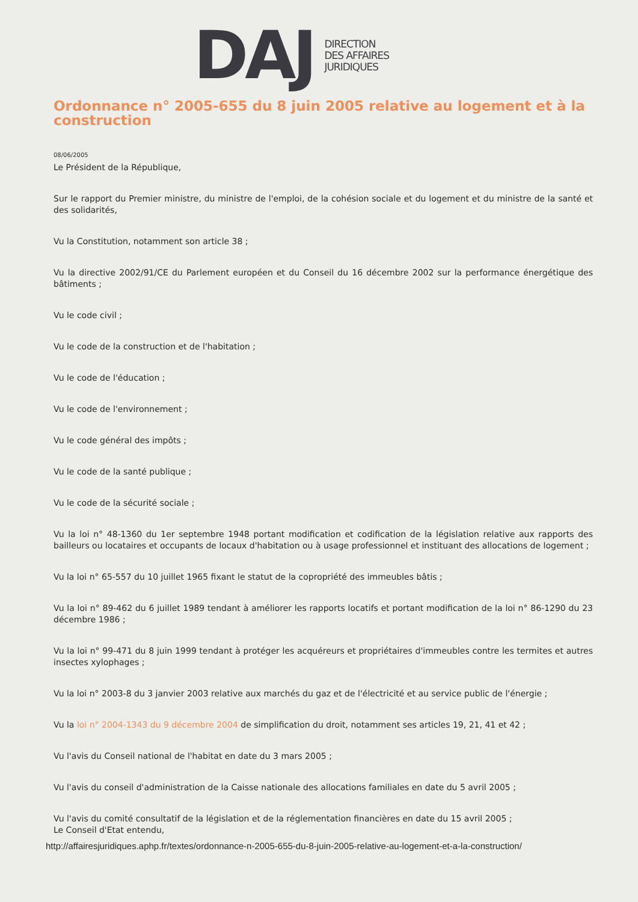DAJ
DIRECTION
DES AFFAIRES
JURIDIQUES
Ordonnance n° 2005-655 du 8 juin 2005 relative au logement et à la construction
08/06/2005
Le Président de la République,
Sur le rapport du Premier ministre, du ministre de l'emploi, de la cohésion sociale et du logement et du ministre de la santé et des solidarités,
Vu la Constitution, notamment son article 38 ;
Vu la directive 2002/91/CE du Parlement européen et du Conseil du 16 décembre 2002 sur la performance énergétique des bâtiments ;
Vu le code civil ;
Vu le code de la construction et de l'habitation ;
Vu le code de l'éducation ;
Vu le code de l'environnement ;
Vu le code général des impôts ;
Vu le code de la santé publique ;
Vu le code de la sécurité sociale ;
Vu la loi n° 48-1360 du 1er septembre 1948 portant modification et codification de la législation relative aux rapports des bailleurs ou locataires et occupants de locaux d'habitation ou à usage professionnel et instituant des allocations de logement ;
Vu la loi n° 65-557 du 10 juillet 1965 fixant le statut de la copropriété des immeubles bâtis ;
Vu la loi n° 89-462 du 6 juillet 1989 tendant à améliorer les rapports locatifs et portant modification de la loi n° 86-1290 du 23 décembre 1986 ;
Vu la loi n° 99-471 du 8 juin 1999 tendant à protéger les acquéreurs et propriétaires d'immeubles contre les termites et autres insectes xylophages ;
Vu la loi n° 2003-8 du 3 janvier 2003 relative aux marchés du gaz et de l'électricité et au service public de l'énergie ;
Vu la loi n° 2004-1343 du 9 décembre 2004 de simplification du droit, notamment ses articles 19, 21, 41 et 42 ;
Vu l'avis du Conseil national de l'habitat en date du 3 mars 2005 ;
Vu l'avis du conseil d'administration de la Caisse nationale des allocations familiales en date du 5 avril 2005 ;
Vu l'avis du comité consultatif de la législation et de la réglementation financières en date du 15 avril 2005 ;
Le Conseil d'Etat entendu,
http://affairesjuridiques.aphp.fr/textes/ordonnance-n-2005-655-du-8-juin-2005-relative-au-logement-et-a-la-construction/